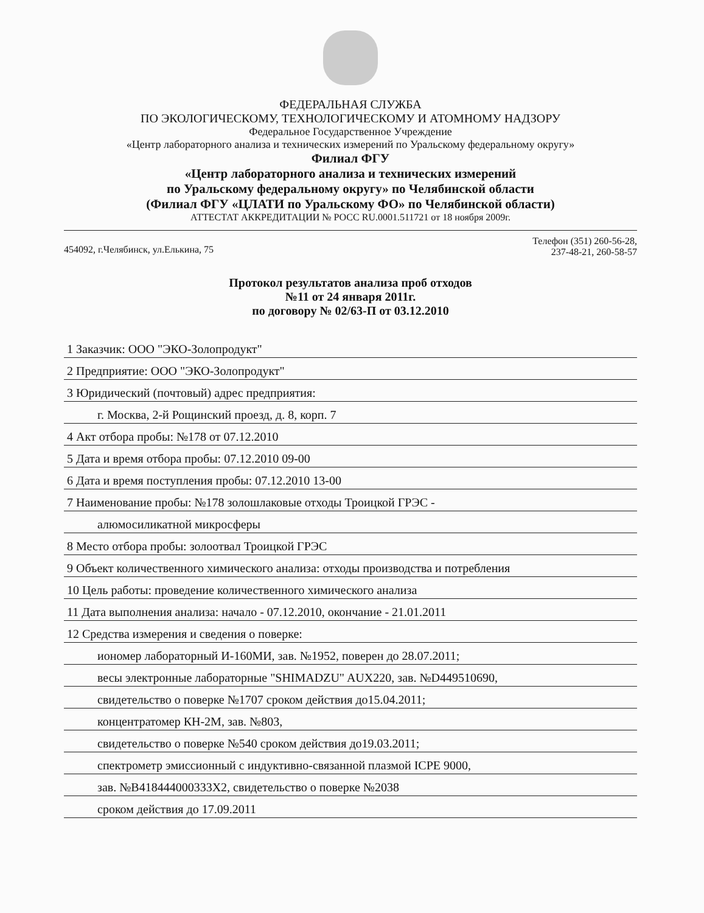ФЕДЕРАЛЬНАЯ СЛУЖБА
ПО ЭКОЛОГИЧЕСКОМУ, ТЕХНОЛОГИЧЕСКОМУ И АТОМНОМУ НАДЗОРУ
Федеральное Государственное Учреждение
«Центр лабораторного анализа и технических измерений по Уральскому федеральному округу»
Филиал ФГУ
«Центр лабораторного анализа и технических измерений
по Уральскому федеральному округу» по Челябинской области
(Филиал ФГУ «ЦЛАТИ по Уральскому ФО» по Челябинской области)
АТТЕСТАТ АККРЕДИТАЦИИ № РОСС RU.0001.511721 от 18 ноября 2009г.
454092, г.Челябинск, ул.Елькина, 75 Телефон (351) 260-56-28,
237-48-21, 260-58-57
Протокол результатов анализа проб отходов
№11 от 24 января 2011г.
по договору № 02/63-П от 03.12.2010
1 Заказчик: ООО "ЭКО-Золопродукт"
2 Предприятие: ООО "ЭКО-Золопродукт"
3 Юридический (почтовый) адрес предприятия:
г. Москва, 2-й Рощинский проезд, д. 8, корп. 7
4 Акт отбора пробы: №178 от 07.12.2010
5 Дата и время отбора пробы: 07.12.2010 09-00
6 Дата и время поступления пробы: 07.12.2010 13-00
7 Наименование пробы: №178 золошлаковые отходы Троицкой ГРЭС -
алюмосиликатной микросферы
8 Место отбора пробы: золоотвал Троицкой ГРЭС
9 Объект количественного химического анализа: отходы производства и потребления
10 Цель работы: проведение количественного химического анализа
11 Дата выполнения анализа: начало - 07.12.2010, окончание - 21.01.2011
12 Средства измерения и сведения о поверке:
иономер лабораторный И-160МИ, зав. №1952, поверен до 28.07.2011;
весы электронные лабораторные "SHIMADZU" AUX220, зав. №D449510690,
свидетельство о поверке №1707 сроком действия до15.04.2011;
концентратомер КН-2М, зав. №803,
свидетельство о поверке №540 сроком действия до19.03.2011;
спектрометр эмиссионный с индуктивно-связанной плазмой ICPE 9000,
зав. №B418444000333X2, свидетельство о поверке №2038
сроком действия до 17.09.2011